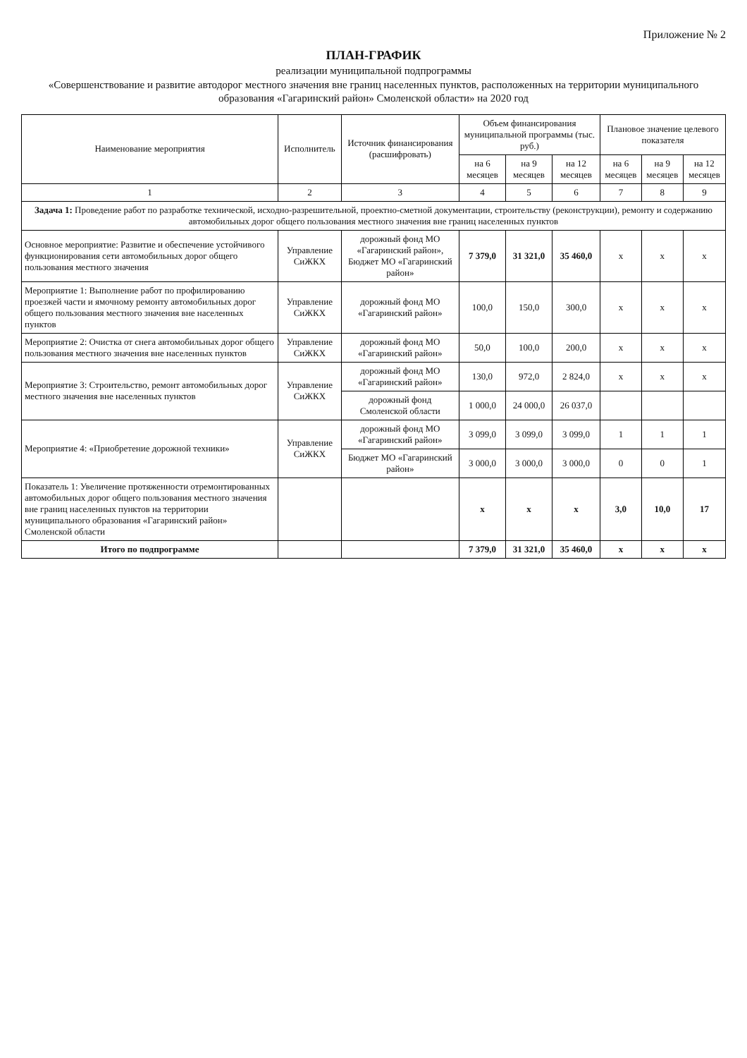Приложение № 2
ПЛАН-ГРАФИК
реализации муниципальной подпрограммы
«Совершенствование и развитие автодорог местного значения вне границ населенных пунктов, расположенных на территории муниципального образования «Гагаринский район» Смоленской области» на 2020 год
| Наименование мероприятия | Исполнитель | Источник финансирования (расшифровать) | Объем финансирования муниципальной программы (тыс. руб.) | | | Плановое значение целевого показателя | | |
| --- | --- | --- | --- | --- | --- | --- | --- | --- |
| | | | на 6 месяцев | на 9 месяцев | на 12 месяцев | на 6 месяцев | на 9 месяцев | на 12 месяцев |
| 1 | 2 | 3 | 4 | 5 | 6 | 7 | 8 | 9 |
| Задача 1: Проведение работ по разработке технической, исходно-разрешительной, проектно-сметной документации, строительству (реконструкции), ремонту и содержанию автомобильных дорог общего пользования местного значения вне границ населенных пунктов | | | | | | | | |
| Основное мероприятие: Развитие и обеспечение устойчивого функционирования сети автомобильных дорог общего пользования местного значения | Управление СиЖКХ | дорожный фонд МО «Гагаринский район», Бюджет МО «Гагаринский район» | 7 379,0 | 31 321,0 | 35 460,0 | х | х | х |
| Мероприятие 1: Выполнение работ по профилированию проезжей части и ямочному ремонту автомобильных дорог общего пользования местного значения вне населенных пунктов | Управление СиЖКХ | дорожный фонд МО «Гагаринский район» | 100,0 | 150,0 | 300,0 | х | х | х |
| Мероприятие 2: Очистка от снега автомобильных дорог общего пользования местного значения вне населенных пунктов | Управление СиЖКХ | дорожный фонд МО «Гагаринский район» | 50,0 | 100,0 | 200,0 | х | х | х |
| Мероприятие 3: Строительство, ремонт автомобильных дорог местного значения вне населенных пунктов | Управление СиЖКХ | дорожный фонд МО «Гагаринский район» | 130,0 | 972,0 | 2 824,0 | х | х | х |
| | | дорожный фонд Смоленской области | 1 000,0 | 24 000,0 | 26 037,0 | | | |
| Мероприятие 4: «Приобретение дорожной техники» | Управление СиЖКХ | дорожный фонд МО «Гагаринский район» | 3 099,0 | 3 099,0 | 3 099,0 | 1 | 1 | 1 |
| | | Бюджет МО «Гагаринский район» | 3 000,0 | 3 000,0 | 3 000,0 | 0 | 0 | 1 |
| Показатель 1: Увеличение протяженности отремонтированных автомобильных дорог общего пользования местного значения вне границ населенных пунктов на территории муниципального образования «Гагаринский район» Смоленской области | | | х | х | х | 3,0 | 10,0 | 17 |
| Итого по подпрограмме | | | 7 379,0 | 31 321,0 | 35 460,0 | х | х | х |